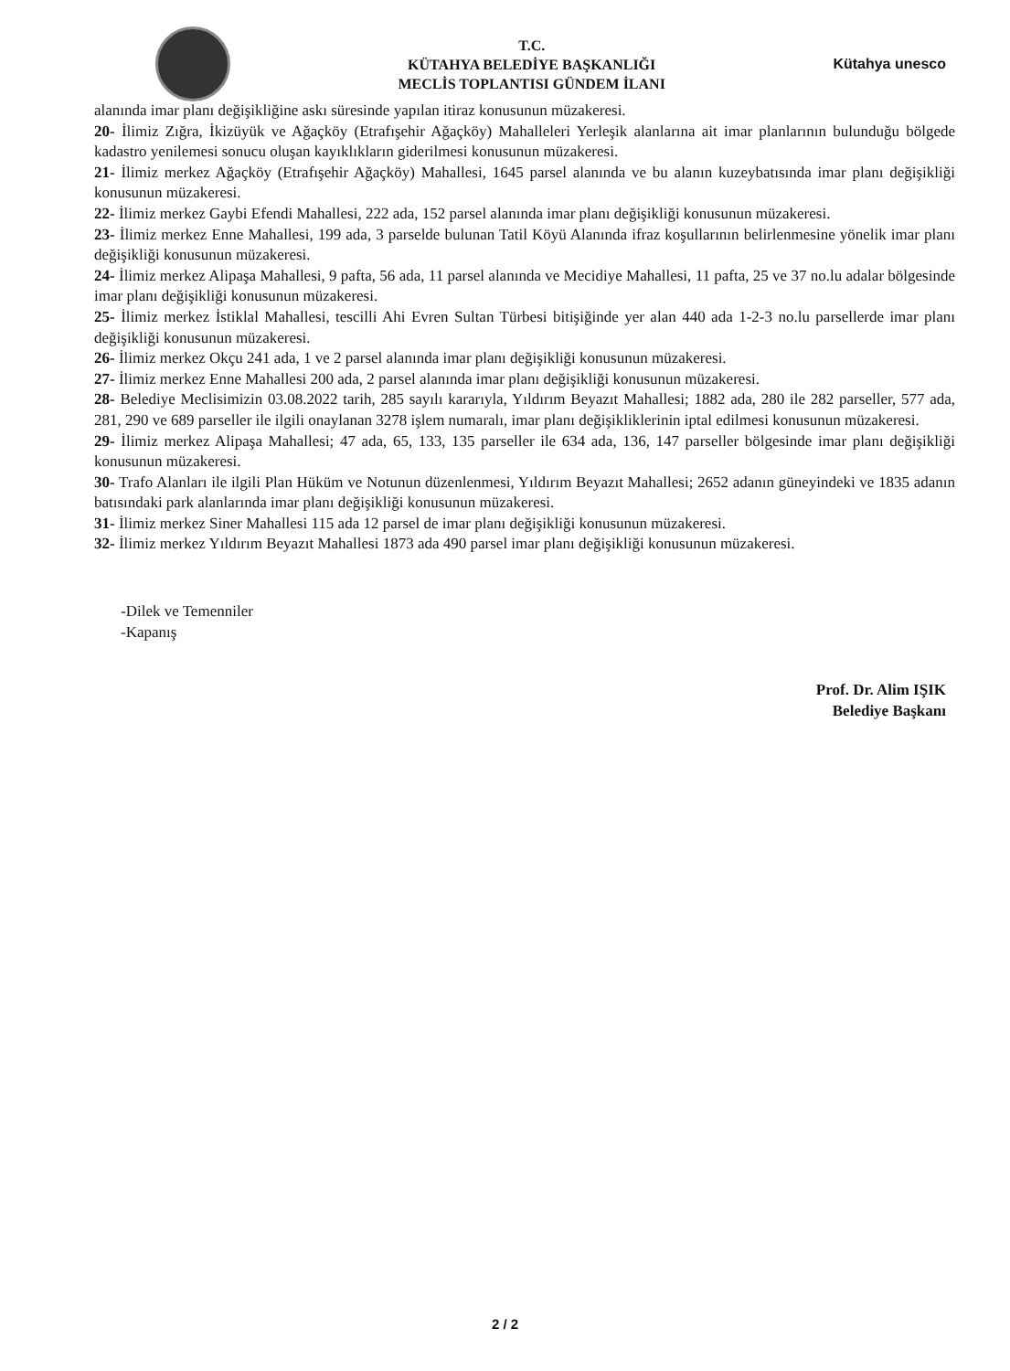T.C.
KÜTAHYA BELEDİYE BAŞKANLIĞI
MECLİS TOPLANTISI GÜNDEM İLANI
Kütahya unesco
alanında imar planı değişikliğine askı süresinde yapılan itiraz konusunun müzakeresi.
20- İlimiz Zığra, İkizüyük ve Ağaçköy (Etrafışehir Ağaçköy) Mahalleleri Yerleşik alanlarına ait imar planlarının bulunduğu bölgede kadastro yenilemesi sonucu oluşan kayıklıkların giderilmesi konusunun müzakeresi.
21- İlimiz merkez Ağaçköy (Etrafışehir Ağaçköy) Mahallesi, 1645 parsel alanında ve bu alanın kuzeybatısında imar planı değişikliği konusunun müzakeresi.
22- İlimiz merkez Gaybi Efendi Mahallesi, 222 ada, 152 parsel alanında imar planı değişikliği konusunun müzakeresi.
23- İlimiz merkez Enne Mahallesi, 199 ada, 3 parselde bulunan Tatil Köyü Alanında ifraz koşullarının belirlenmesine yönelik imar planı değişikliği konusunun müzakeresi.
24- İlimiz merkez Alipaşa Mahallesi, 9 pafta, 56 ada, 11 parsel alanında ve Mecidiye Mahallesi, 11 pafta, 25 ve 37 no.lu adalar bölgesinde imar planı değişikliği konusunun müzakeresi.
25- İlimiz merkez İstiklal Mahallesi, tescilli Ahi Evren Sultan Türbesi bitişiğinde yer alan 440 ada 1-2-3 no.lu parsellerde imar planı değişikliği konusunun müzakeresi.
26- İlimiz merkez Okçu 241 ada, 1 ve 2 parsel alanında imar planı değişikliği konusunun müzakeresi.
27- İlimiz merkez Enne Mahallesi 200 ada, 2 parsel alanında imar planı değişikliği konusunun müzakeresi.
28- Belediye Meclisimizin 03.08.2022 tarih, 285 sayılı kararıyla, Yıldırım Beyazıt Mahallesi; 1882 ada, 280 ile 282 parseller, 577 ada, 281, 290 ve 689 parseller ile ilgili onaylanan 3278 işlem numaralı, imar planı değişikliklerinin iptal edilmesi konusunun müzakeresi.
29- İlimiz merkez Alipaşa Mahallesi; 47 ada, 65, 133, 135 parseller ile 634 ada, 136, 147 parseller bölgesinde imar planı değişikliği konusunun müzakeresi.
30- Trafo Alanları ile ilgili Plan Hüküm ve Notunun düzenlenmesi, Yıldırım Beyazıt Mahallesi; 2652 adanın güneyindeki ve 1835 adanın batısındaki park alanlarında imar planı değişikliği konusunun müzakeresi.
31- İlimiz merkez Siner Mahallesi 115 ada 12 parsel de imar planı değişikliği konusunun müzakeresi.
32- İlimiz merkez Yıldırım Beyazıt Mahallesi 1873 ada 490 parsel imar planı değişikliği konusunun müzakeresi.
-Dilek ve Temenniler
-Kapanış
Prof. Dr. Alim IŞIK
Belediye Başkanı
2 / 2